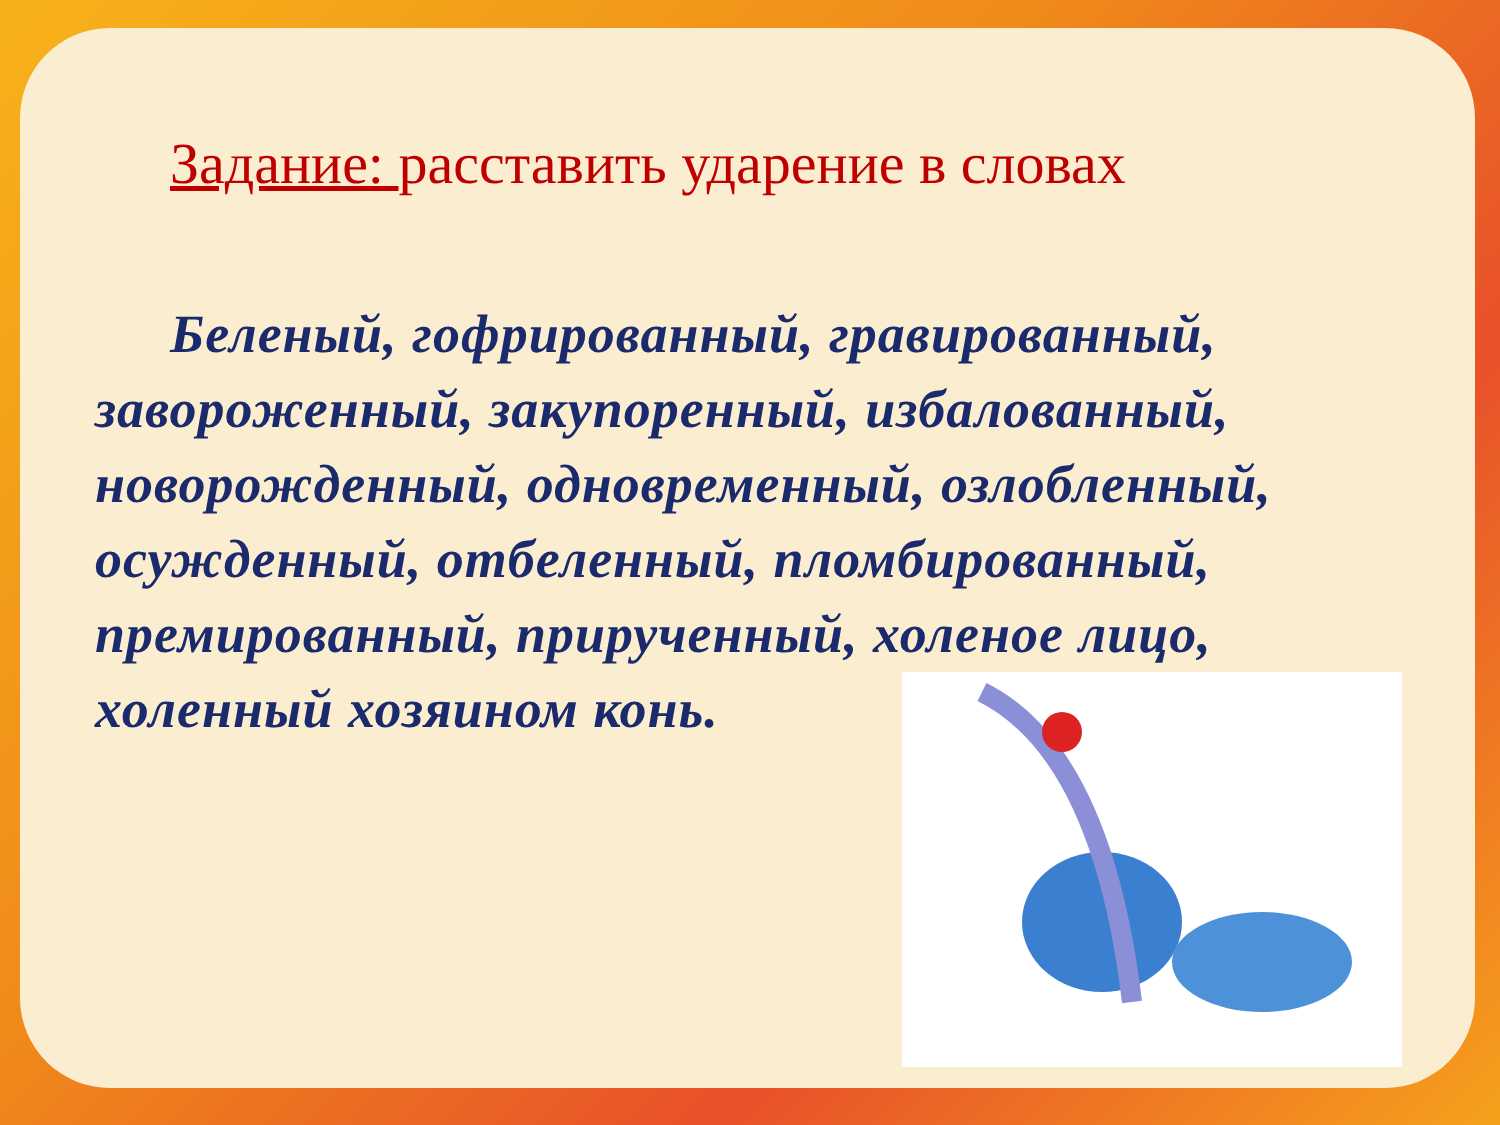Задание: расставить ударение в словах
Беленый, гофрированный, гравированный, завороженный, закупоренный, избалованный, новорожденный, одновременный, озлобленный, осужденный, отбеленный, пломбированный, премированный, прирученный, холеное лицо, холенный хозяином конь.